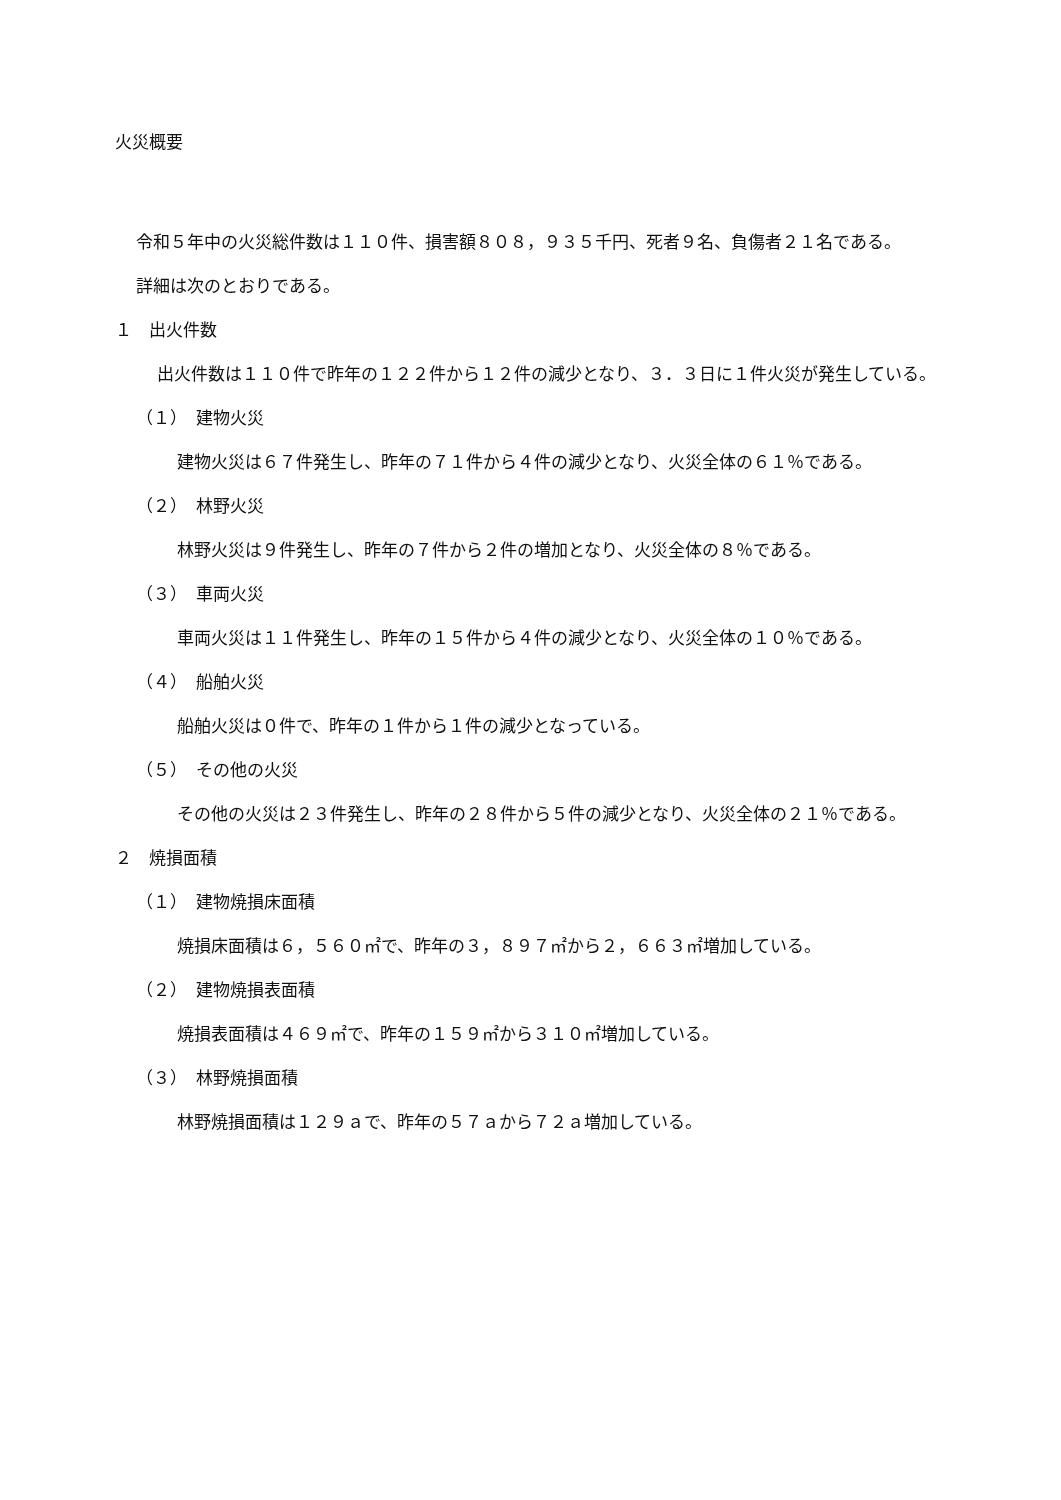火災概要
令和５年中の火災総件数は１１０件、損害額８０８，９３５千円、死者９名、負傷者２１名である。
詳細は次のとおりである。
１　出火件数
出火件数は１１０件で昨年の１２２件から１２件の減少となり、３．３日に１件火災が発生している。
（１）　建物火災
建物火災は６７件発生し、昨年の７１件から４件の減少となり、火災全体の６１％である。
（２）　林野火災
林野火災は９件発生し、昨年の７件から２件の増加となり、火災全体の８％である。
（３）　車両火災
車両火災は１１件発生し、昨年の１５件から４件の減少となり、火災全体の１０％である。
（４）　船舶火災
船舶火災は０件で、昨年の１件から１件の減少となっている。
（５）　その他の火災
その他の火災は２３件発生し、昨年の２８件から５件の減少となり、火災全体の２１％である。
２　焼損面積
（１）　建物焼損床面積
焼損床面積は６，５６０㎡で、昨年の３，８９７㎡から２，６６３㎡増加している。
（２）　建物焼損表面積
焼損表面積は４６９㎡で、昨年の１５９㎡から３１０㎡増加している。
（３）　林野焼損面積
林野焼損面積は１２９ａで、昨年の５７ａから７２ａ増加している。